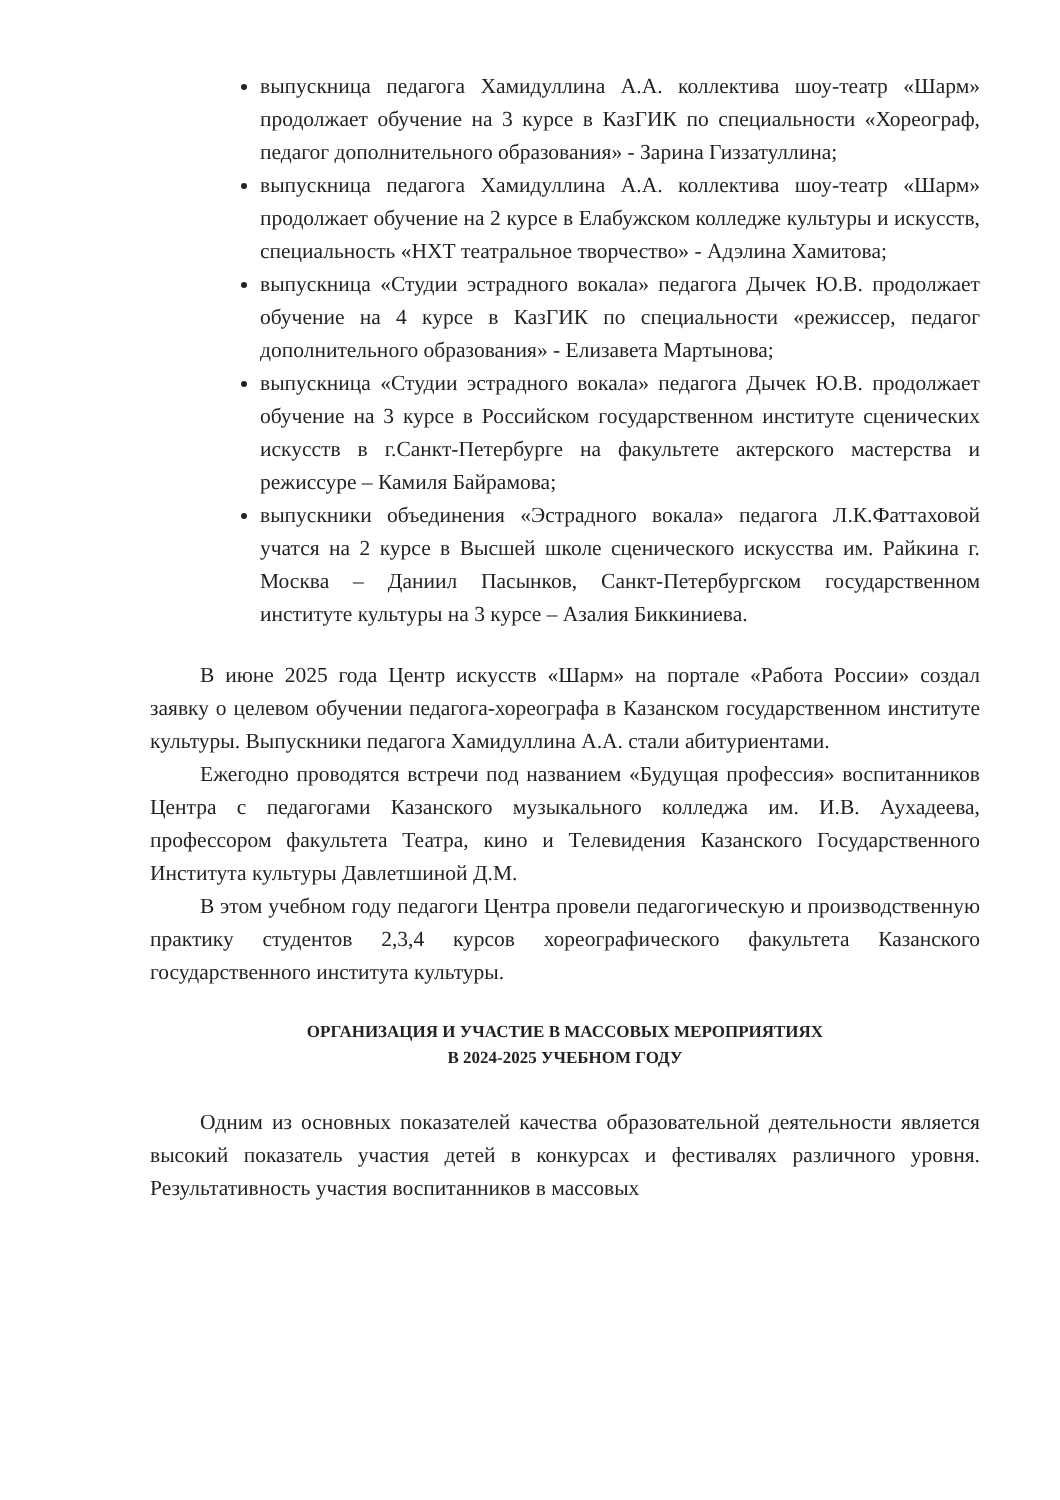выпускница педагога Хамидуллина А.А. коллектива шоу-театр «Шарм» продолжает обучение на 3 курсе в КазГИК по специальности «Хореограф, педагог дополнительного образования» - Зарина Гиззатуллина;
выпускница педагога Хамидуллина А.А. коллектива шоу-театр «Шарм» продолжает обучение на 2 курсе в Елабужском колледже культуры и искусств, специальность «НХТ театральное творчество» - Адэлина Хамитова;
выпускница «Студии эстрадного вокала» педагога Дычек Ю.В. продолжает обучение на 4 курсе в КазГИК по специальности «режиссер, педагог дополнительного образования» - Елизавета Мартынова;
выпускница «Студии эстрадного вокала» педагога Дычек Ю.В. продолжает обучение на 3 курсе в Российском государственном институте сценических искусств в г.Санкт-Петербурге на факультете актерского мастерства и режиссуре – Камиля Байрамова;
выпускники объединения «Эстрадного вокала» педагога Л.К.Фаттаховой учатся на 2 курсе в Высшей школе сценического искусства им. Райкина г. Москва – Даниил Пасынков, Санкт-Петербургском государственном институте культуры на 3 курсе – Азалия Биккиниева.
В июне 2025 года Центр искусств «Шарм» на портале «Работа России» создал заявку о целевом обучении педагога-хореографа в Казанском государственном институте культуры. Выпускники педагога Хамидуллина А.А. стали абитуриентами.
Ежегодно проводятся встречи под названием «Будущая профессия» воспитанников Центра с педагогами Казанского музыкального колледжа им. И.В. Аухадеева, профессором факультета Театра, кино и Телевидения Казанского Государственного Института культуры Давлетшиной Д.М.
В этом учебном году педагоги Центра провели педагогическую и производственную практику студентов 2,3,4 курсов хореографического факультета Казанского государственного института культуры.
ОРГАНИЗАЦИЯ И УЧАСТИЕ В МАССОВЫХ МЕРОПРИЯТИЯХ
В 2024-2025 УЧЕБНОМ ГОДУ
Одним из основных показателей качества образовательной деятельности является высокий показатель участия детей в конкурсах и фестивалях различного уровня. Результативность участия воспитанников в массовых